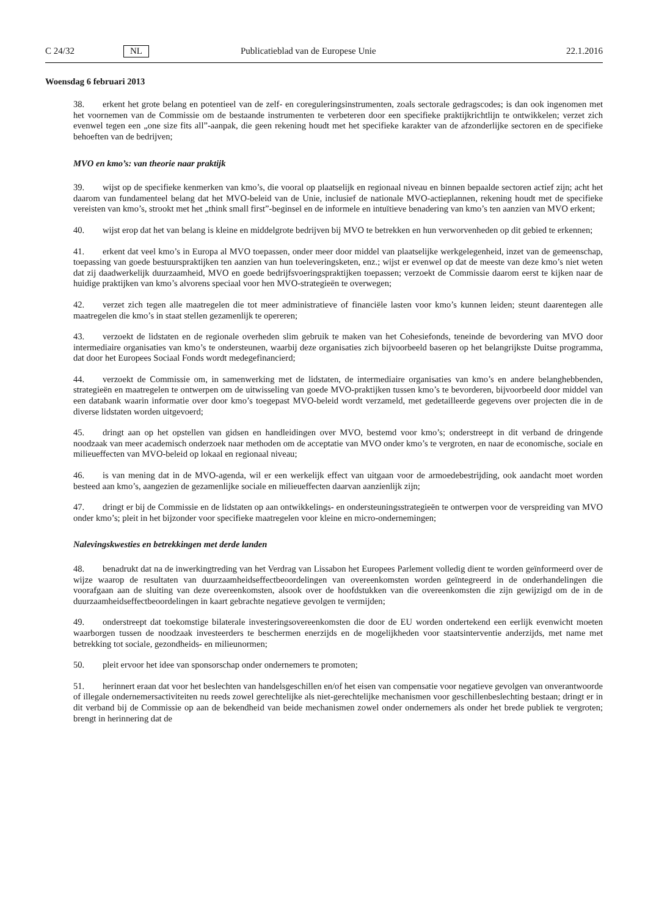C 24/32 NL Publicatieblad van de Europese Unie 22.1.2016
Woensdag 6 februari 2013
38. erkent het grote belang en potentieel van de zelf- en coreguleringsinstrumenten, zoals sectorale gedragscodes; is dan ook ingenomen met het voornemen van de Commissie om de bestaande instrumenten te verbeteren door een specifieke praktijkrichtlijn te ontwikkelen; verzet zich evenwel tegen een „one size fits all”-aanpak, die geen rekening houdt met het specifieke karakter van de afzonderlijke sectoren en de specifieke behoeften van de bedrijven;
MVO en kmo’s: van theorie naar praktijk
39. wijst op de specifieke kenmerken van kmo’s, die vooral op plaatselijk en regionaal niveau en binnen bepaalde sectoren actief zijn; acht het daarom van fundamenteel belang dat het MVO-beleid van de Unie, inclusief de nationale MVO-actieplannen, rekening houdt met de specifieke vereisten van kmo’s, strookt met het „think small first”-beginsel en de informele en intuïtieve benadering van kmo’s ten aanzien van MVO erkent;
40. wijst erop dat het van belang is kleine en middelgrote bedrijven bij MVO te betrekken en hun verworvenheden op dit gebied te erkennen;
41. erkent dat veel kmo’s in Europa al MVO toepassen, onder meer door middel van plaatselijke werkgelegenheid, inzet van de gemeenschap, toepassing van goede bestuurspraktijken ten aanzien van hun toeleveringsketen, enz.; wijst er evenwel op dat de meeste van deze kmo’s niet weten dat zij daadwerkelijk duurzaamheid, MVO en goede bedrijfsvoeringspraktijken toepassen; verzoekt de Commissie daarom eerst te kijken naar de huidige praktijken van kmo’s alvorens speciaal voor hen MVO-strategieën te overwegen;
42. verzet zich tegen alle maatregelen die tot meer administratieve of financiële lasten voor kmo’s kunnen leiden; steunt daarentegen alle maatregelen die kmo’s in staat stellen gezamenlijk te opereren;
43. verzoekt de lidstaten en de regionale overheden slim gebruik te maken van het Cohesiefonds, teneinde de bevordering van MVO door intermediaire organisaties van kmo’s te ondersteunen, waarbij deze organisaties zich bijvoorbeeld baseren op het belangrijkste Duitse programma, dat door het Europees Sociaal Fonds wordt medegefinancierd;
44. verzoekt de Commissie om, in samenwerking met de lidstaten, de intermediaire organisaties van kmo’s en andere belanghebbenden, strategieën en maatregelen te ontwerpen om de uitwisseling van goede MVO-praktijken tussen kmo’s te bevorderen, bijvoorbeeld door middel van een databank waarin informatie over door kmo’s toegepast MVO-beleid wordt verzameld, met gedetailleerde gegevens over projecten die in de diverse lidstaten worden uitgevoerd;
45. dringt aan op het opstellen van gidsen en handleidingen over MVO, bestemd voor kmo’s; onderstreept in dit verband de dringende noodzaak van meer academisch onderzoek naar methoden om de acceptatie van MVO onder kmo’s te vergroten, en naar de economische, sociale en milieueffecten van MVO-beleid op lokaal en regionaal niveau;
46. is van mening dat in de MVO-agenda, wil er een werkelijk effect van uitgaan voor de armoedebestrijding, ook aandacht moet worden besteed aan kmo’s, aangezien de gezamenlijke sociale en milieueffecten daarvan aanzienlijk zijn;
47. dringt er bij de Commissie en de lidstaten op aan ontwikkelings- en ondersteuningsstrategieën te ontwerpen voor de verspreiding van MVO onder kmo’s; pleit in het bijzonder voor specifieke maatregelen voor kleine en micro-ondernemingen;
Nalevingskwesties en betrekkingen met derde landen
48. benadrukt dat na de inwerkingtreding van het Verdrag van Lissabon het Europees Parlement volledig dient te worden geïnformeerd over de wijze waarop de resultaten van duurzaamheidseffectbeoordelingen van overeenkomsten worden geïntegreerd in de onderhandelingen die voorafgaan aan de sluiting van deze overeenkomsten, alsook over de hoofdstukken van die overeenkomsten die zijn gewijzigd om de in de duurzaamheidseffectbeoordelingen in kaart gebrachte negatieve gevolgen te vermijden;
49. onderstreept dat toekomstige bilaterale investeringsovereenkomsten die door de EU worden ondertekend een eerlijk evenwicht moeten waarborgen tussen de noodzaak investeerders te beschermen enerzijds en de mogelijkheden voor staatsinterventie anderzijds, met name met betrekking tot sociale, gezondheids- en milieunormen;
50. pleit ervoor het idee van sponsorschap onder ondernemers te promoten;
51. herinnert eraan dat voor het beslechten van handelsgeschillen en/of het eisen van compensatie voor negatieve gevolgen van onverantwoorde of illegale ondernemersactiviteiten nu reeds zowel gerechtelijke als niet-gerechtelijke mechanismen voor geschillenbeslechting bestaan; dringt er in dit verband bij de Commissie op aan de bekendheid van beide mechanismen zowel onder ondernemers als onder het brede publiek te vergroten; brengt in herinnering dat de